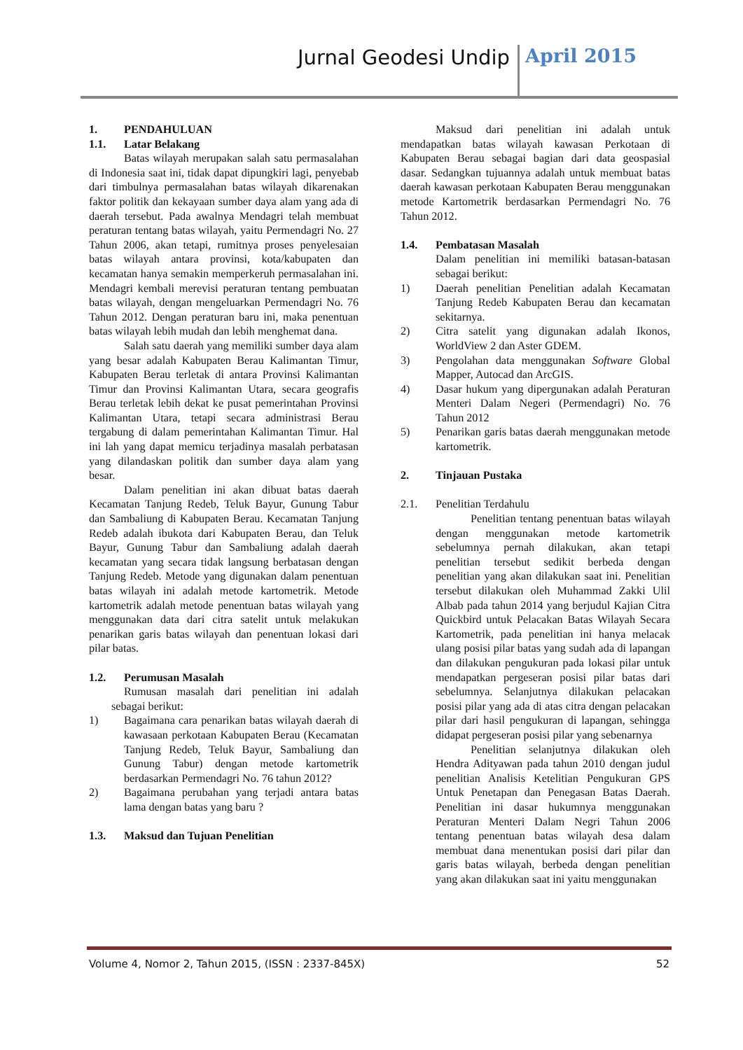Jurnal Geodesi Undip April 2015
1. PENDAHULUAN
1.1. Latar Belakang
Batas wilayah merupakan salah satu permasalahan di Indonesia saat ini, tidak dapat dipungkiri lagi, penyebab dari timbulnya permasalahan batas wilayah dikarenakan faktor politik dan kekayaan sumber daya alam yang ada di daerah tersebut. Pada awalnya Mendagri telah membuat peraturan tentang batas wilayah, yaitu Permendagri No. 27 Tahun 2006, akan tetapi, rumitnya proses penyelesaian batas wilayah antara provinsi, kota/kabupaten dan kecamatan hanya semakin memperkeruh permasalahan ini. Mendagri kembali merevisi peraturan tentang pembuatan batas wilayah, dengan mengeluarkan Permendagri No. 76 Tahun 2012. Dengan peraturan baru ini, maka penentuan batas wilayah lebih mudah dan lebih menghemat dana.
Salah satu daerah yang memiliki sumber daya alam yang besar adalah Kabupaten Berau Kalimantan Timur, Kabupaten Berau terletak di antara Provinsi Kalimantan Timur dan Provinsi Kalimantan Utara, secara geografis Berau terletak lebih dekat ke pusat pemerintahan Provinsi Kalimantan Utara, tetapi secara administrasi Berau tergabung di dalam pemerintahan Kalimantan Timur. Hal ini lah yang dapat memicu terjadinya masalah perbatasan yang dilandaskan politik dan sumber daya alam yang besar.
Dalam penelitian ini akan dibuat batas daerah Kecamatan Tanjung Redeb, Teluk Bayur, Gunung Tabur dan Sambaliung di Kabupaten Berau. Kecamatan Tanjung Redeb adalah ibukota dari Kabupaten Berau, dan Teluk Bayur, Gunung Tabur dan Sambaliung adalah daerah kecamatan yang secara tidak langsung berbatasan dengan Tanjung Redeb. Metode yang digunakan dalam penentuan batas wilayah ini adalah metode kartometrik. Metode kartometrik adalah metode penentuan batas wilayah yang menggunakan data dari citra satelit untuk melakukan penarikan garis batas wilayah dan penentuan lokasi dari pilar batas.
1.2. Perumusan Masalah
Rumusan masalah dari penelitian ini adalah sebagai berikut:
1) Bagaimana cara penarikan batas wilayah daerah di kawasaan perkotaan Kabupaten Berau (Kecamatan Tanjung Redeb, Teluk Bayur, Sambaliung dan Gunung Tabur) dengan metode kartometrik berdasarkan Permendagri No. 76 tahun 2012?
2) Bagaimana perubahan yang terjadi antara batas lama dengan batas yang baru ?
1.3. Maksud dan Tujuan Penelitian
Maksud dari penelitian ini adalah untuk mendapatkan batas wilayah kawasan Perkotaan di Kabupaten Berau sebagai bagian dari data geospasial dasar. Sedangkan tujuannya adalah untuk membuat batas daerah kawasan perkotaan Kabupaten Berau menggunakan metode Kartometrik berdasarkan Permendagri No. 76 Tahun 2012.
1.4. Pembatasan Masalah
Dalam penelitian ini memiliki batasan-batasan sebagai berikut:
1) Daerah penelitian Penelitian adalah Kecamatan Tanjung Redeb Kabupaten Berau dan kecamatan sekitarnya.
2) Citra satelit yang digunakan adalah Ikonos, WorldView 2 dan Aster GDEM.
3) Pengolahan data menggunakan Software Global Mapper, Autocad dan ArcGIS.
4) Dasar hukum yang dipergunakan adalah Peraturan Menteri Dalam Negeri (Permendagri) No. 76 Tahun 2012
5) Penarikan garis batas daerah menggunakan metode kartometrik.
2. Tinjauan Pustaka
2.1. Penelitian Terdahulu
Penelitian tentang penentuan batas wilayah dengan menggunakan metode kartometrik sebelumnya pernah dilakukan, akan tetapi penelitian tersebut sedikit berbeda dengan penelitian yang akan dilakukan saat ini. Penelitian tersebut dilakukan oleh Muhammad Zakki Ulil Albab pada tahun 2014 yang berjudul Kajian Citra Quickbird untuk Pelacakan Batas Wilayah Secara Kartometrik, pada penelitian ini hanya melacak ulang posisi pilar batas yang sudah ada di lapangan dan dilakukan pengukuran pada lokasi pilar untuk mendapatkan pergeseran posisi pilar batas dari sebelumnya. Selanjutnya dilakukan pelacakan posisi pilar yang ada di atas citra dengan pelacakan pilar dari hasil pengukuran di lapangan, sehingga didapat pergeseran posisi pilar yang sebenarnya
Penelitian selanjutnya dilakukan oleh Hendra Adityawan pada tahun 2010 dengan judul penelitian Analisis Ketelitian Pengukuran GPS Untuk Penetapan dan Penegasan Batas Daerah. Penelitian ini dasar hukumnya menggunakan Peraturan Menteri Dalam Negri Tahun 2006 tentang penentuan batas wilayah desa dalam membuat dana menentukan posisi dari pilar dan garis batas wilayah, berbeda dengan penelitian yang akan dilakukan saat ini yaitu menggunakan
Volume 4, Nomor 2, Tahun 2015, (ISSN : 2337-845X) 52